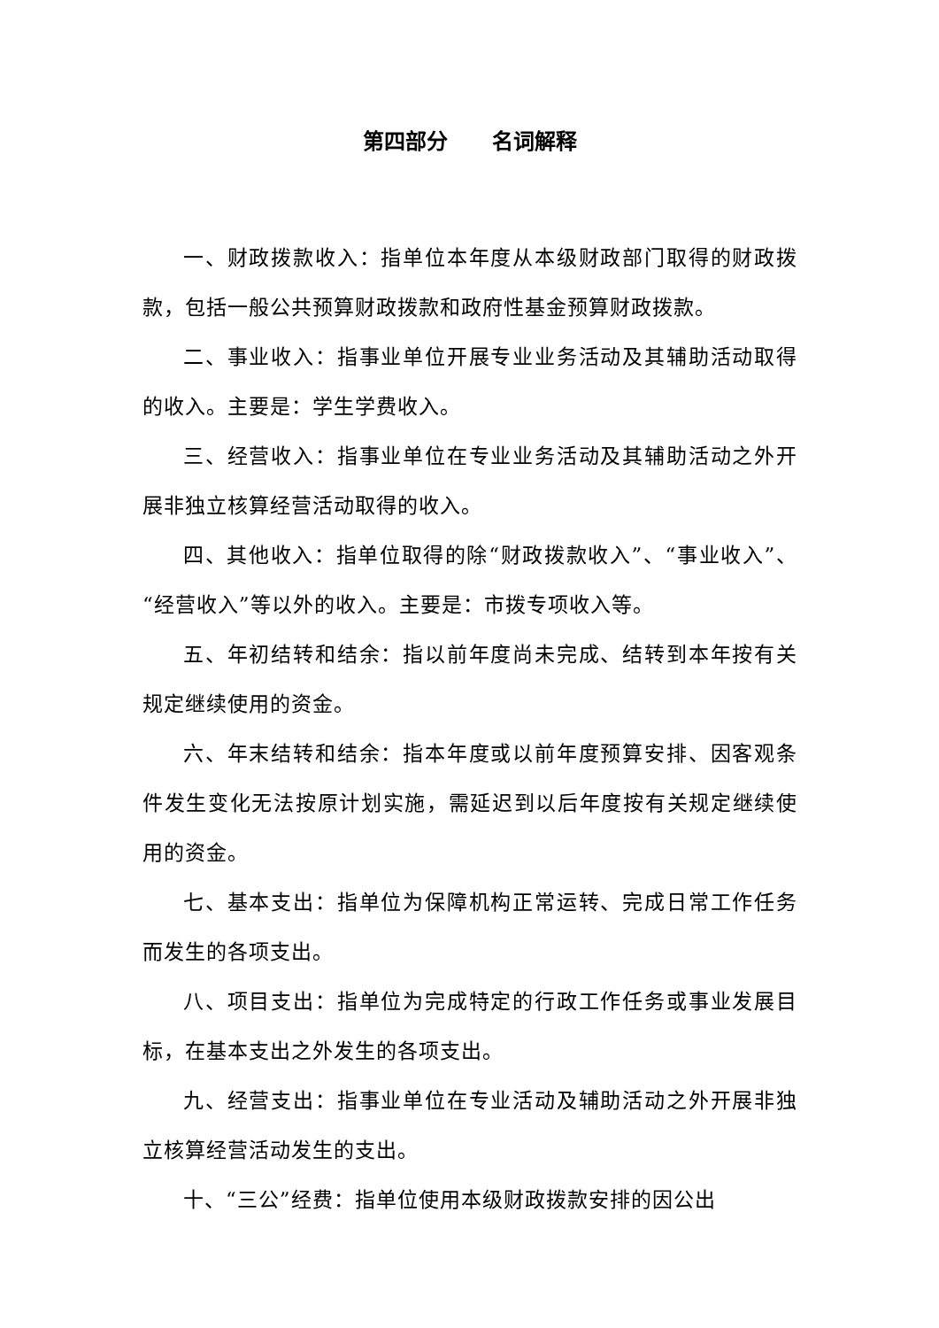第四部分 名词解释
一、财政拨款收入：指单位本年度从本级财政部门取得的财政拨款，包括一般公共预算财政拨款和政府性基金预算财政拨款。
二、事业收入：指事业单位开展专业业务活动及其辅助活动取得的收入。主要是：学生学费收入。
三、经营收入：指事业单位在专业业务活动及其辅助活动之外开展非独立核算经营活动取得的收入。
四、其他收入：指单位取得的除“财政拨款收入”、“事业收入”、“经营收入”等以外的收入。主要是：市拨专项收入等。
五、年初结转和结余：指以前年度尚未完成、结转到本年按有关规定继续使用的资金。
六、年末结转和结余：指本年度或以前年度预算安排、因客观条件发生变化无法按原计划实施，需延迟到以后年度按有关规定继续使用的资金。
七、基本支出：指单位为保障机构正常运转、完成日常工作任务而发生的各项支出。
八、项目支出：指单位为完成特定的行政工作任务或事业发展目标，在基本支出之外发生的各项支出。
九、经营支出：指事业单位在专业活动及辅助活动之外开展非独立核算经营活动发生的支出。
十、“三公”经费：指单位使用本级财政拨款安排的因公出